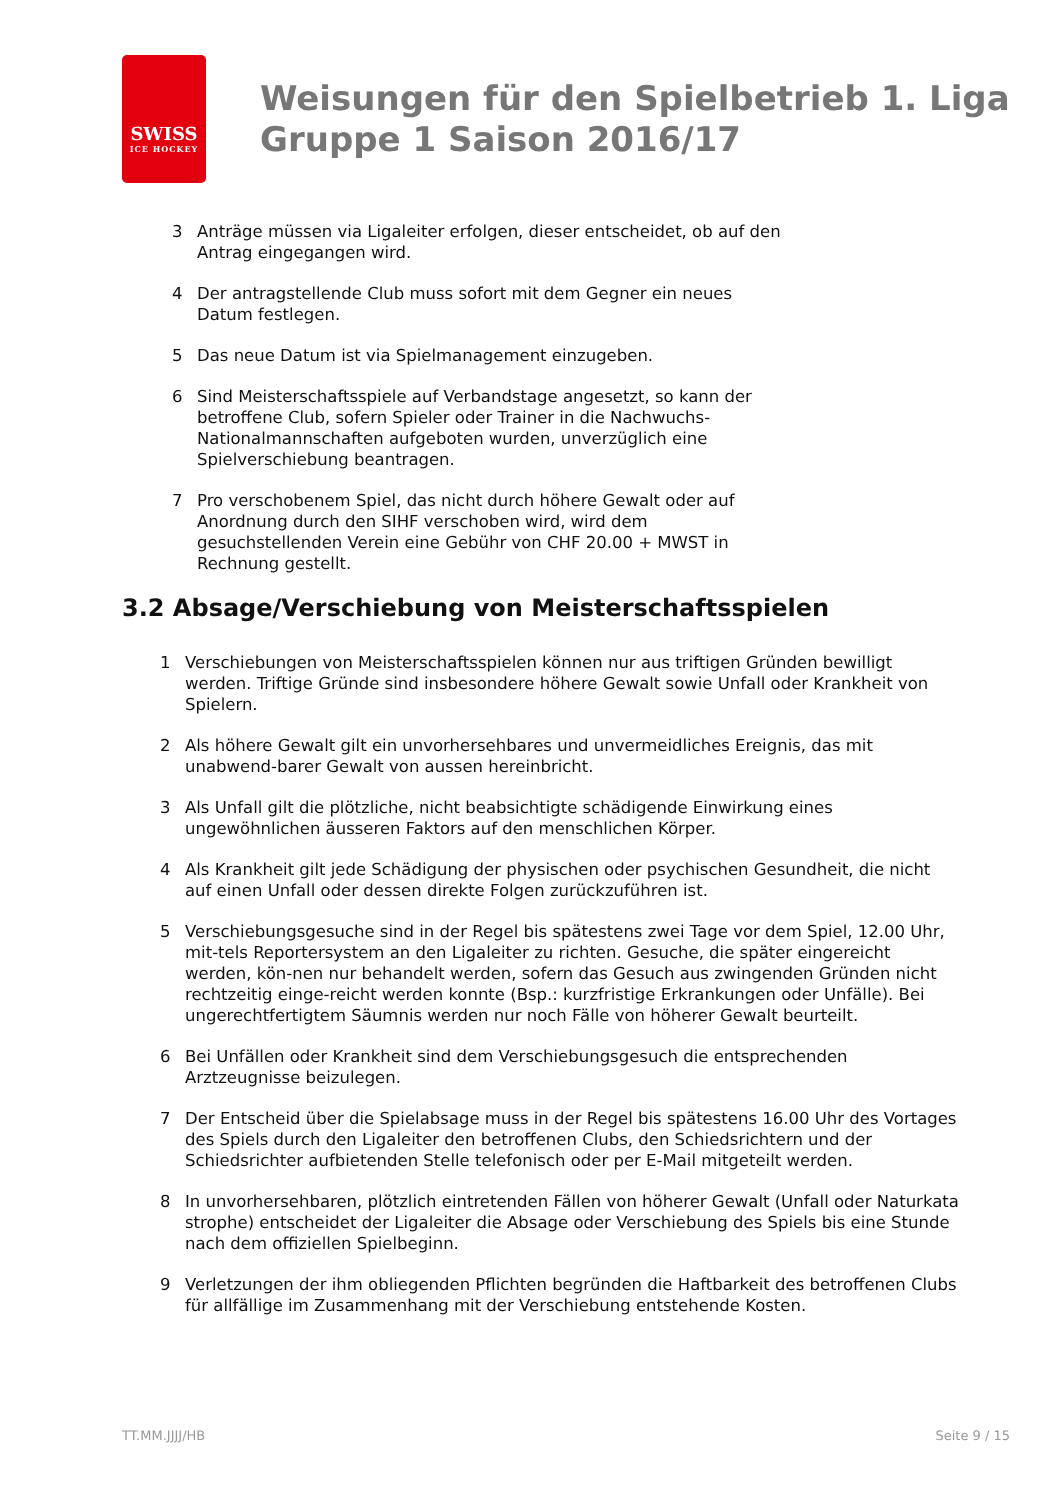SWISS
ICE HOCKEY
Weisungen für den Spielbetrieb 1. Liga
Gruppe 1 Saison 2016/17
3 Anträge müssen via Ligaleiter erfolgen, dieser entscheidet, ob auf den Antrag eingegangen wird.
4 Der antragstellende Club muss sofort mit dem Gegner ein neues Datum festlegen.
5 Das neue Datum ist via Spielmanagement einzugeben.
6 Sind Meisterschaftsspiele auf Verbandstage angesetzt, so kann der betroffene Club, sofern Spieler oder Trainer in die Nachwuchs-Nationalmannschaften aufgeboten wurden, unverzüglich eine Spielverschiebung beantragen.
7 Pro verschobenem Spiel, das nicht durch höhere Gewalt oder auf Anordnung durch den SIHF verschoben wird, wird dem gesuchstellenden Verein eine Gebühr von CHF 20.00 + MWST in Rechnung gestellt.
3.2 Absage/Verschiebung von Meisterschaftsspielen
1 Verschiebungen von Meisterschaftsspielen können nur aus triftigen Gründen bewilligt werden. Triftige Gründe sind insbesondere höhere Gewalt sowie Unfall oder Krankheit von Spielern.
2 Als höhere Gewalt gilt ein unvorhersehbares und unvermeidliches Ereignis, das mit unabwend-barer Gewalt von aussen hereinbricht.
3 Als Unfall gilt die plötzliche, nicht beabsichtigte schädigende Einwirkung eines ungewöhnlichen äusseren Faktors auf den menschlichen Körper.
4 Als Krankheit gilt jede Schädigung der physischen oder psychischen Gesundheit, die nicht auf einen Unfall oder dessen direkte Folgen zurückzuführen ist.
5 Verschiebungsgesuche sind in der Regel bis spätestens zwei Tage vor dem Spiel, 12.00 Uhr, mit-tels Reportersystem an den Ligaleiter zu richten. Gesuche, die später eingereicht werden, kön-nen nur behandelt werden, sofern das Gesuch aus zwingenden Gründen nicht rechtzeitig einge-reicht werden konnte (Bsp.: kurzfristige Erkrankungen oder Unfälle). Bei ungerechtfertigtem Säumnis werden nur noch Fälle von höherer Gewalt beurteilt.
6 Bei Unfällen oder Krankheit sind dem Verschiebungsgesuch die entsprechenden Arztzeugnisse beizulegen.
7 Der Entscheid über die Spielabsage muss in der Regel bis spätestens 16.00 Uhr des Vortages des Spiels durch den Ligaleiter den betroffenen Clubs, den Schiedsrichtern und der Schiedsrichter aufbietenden Stelle telefonisch oder per E-Mail mitgeteilt werden.
8 In unvorhersehbaren, plötzlich eintretenden Fällen von höherer Gewalt (Unfall oder Naturkata strophe) entscheidet der Ligaleiter die Absage oder Verschiebung des Spiels bis eine Stunde nach dem offiziellen Spielbeginn.
9 Verletzungen der ihm obliegenden Pflichten begründen die Haftbarkeit des betroffenen Clubs für allfällige im Zusammenhang mit der Verschiebung entstehende Kosten.
TT.MM.JJJJ/HB Seite 9 / 15